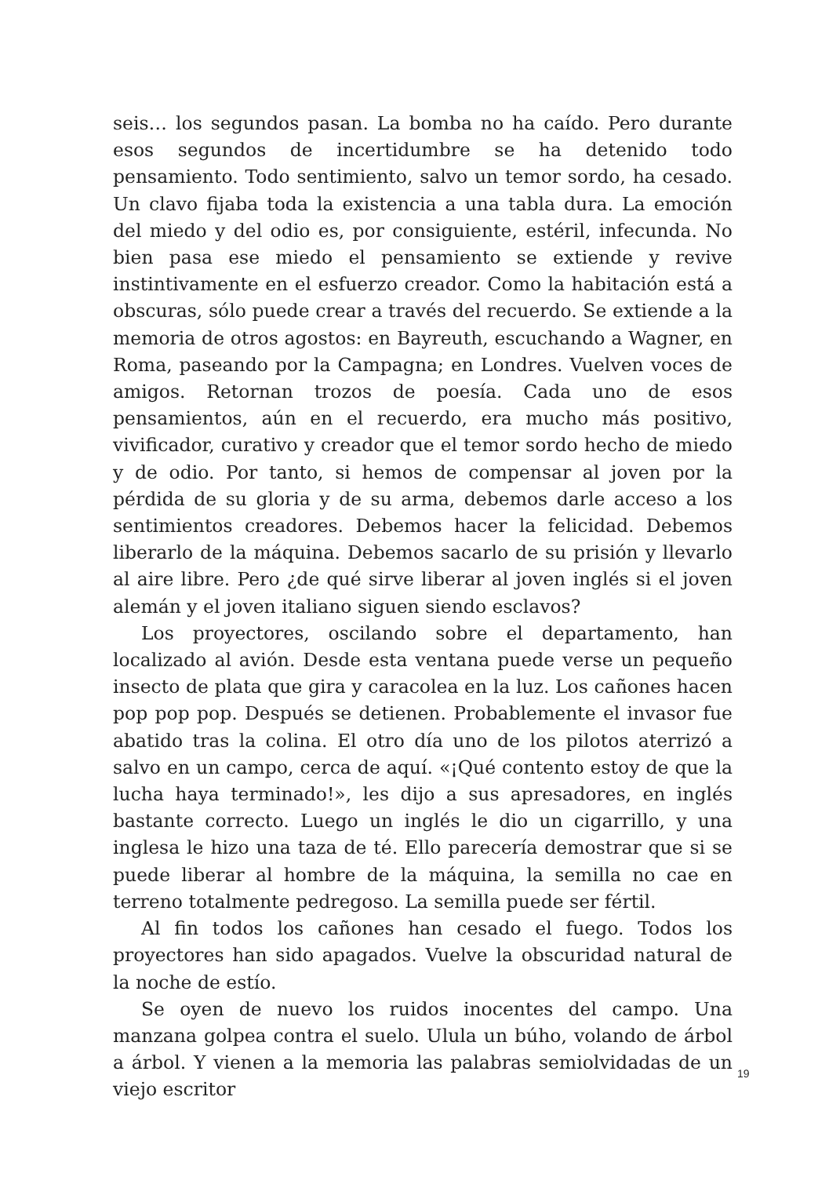seis… los segundos pasan. La bomba no ha caído. Pero durante esos segundos de incertidumbre se ha detenido todo pensamiento. Todo sentimiento, salvo un temor sordo, ha cesado. Un clavo fijaba toda la existencia a una tabla dura. La emoción del miedo y del odio es, por consiguiente, estéril, infecunda. No bien pasa ese miedo el pensamiento se extiende y revive instintivamente en el esfuerzo creador. Como la habitación está a obscuras, sólo puede crear a través del recuerdo. Se extiende a la memoria de otros agostos: en Bayreuth, escuchando a Wagner, en Roma, paseando por la Campagna; en Londres. Vuelven voces de amigos. Retornan trozos de poesía. Cada uno de esos pensamientos, aún en el recuerdo, era mucho más positivo, vivificador, curativo y creador que el temor sordo hecho de miedo y de odio. Por tanto, si hemos de compensar al joven por la pérdida de su gloria y de su arma, debemos darle acceso a los sentimientos creadores. Debemos hacer la felicidad. Debemos liberarlo de la máquina. Debemos sacarlo de su prisión y llevarlo al aire libre. Pero ¿de qué sirve liberar al joven inglés si el joven alemán y el joven italiano siguen siendo esclavos?
Los proyectores, oscilando sobre el departamento, han localizado al avión. Desde esta ventana puede verse un pequeño insecto de plata que gira y caracolea en la luz. Los cañones hacen pop pop pop. Después se detienen. Probablemente el invasor fue abatido tras la colina. El otro día uno de los pilotos aterrizó a salvo en un campo, cerca de aquí. «¡Qué contento estoy de que la lucha haya terminado!», les dijo a sus apresadores, en inglés bastante correcto. Luego un inglés le dio un cigarrillo, y una inglesa le hizo una taza de té. Ello parecería demostrar que si se puede liberar al hombre de la máquina, la semilla no cae en terreno totalmente pedregoso. La semilla puede ser fértil.
Al fin todos los cañones han cesado el fuego. Todos los proyectores han sido apagados. Vuelve la obscuridad natural de la noche de estío.
Se oyen de nuevo los ruidos inocentes del campo. Una manzana golpea contra el suelo. Ulula un búho, volando de árbol a árbol. Y vienen a la memoria las palabras semiolvidadas de un viejo escritor
19